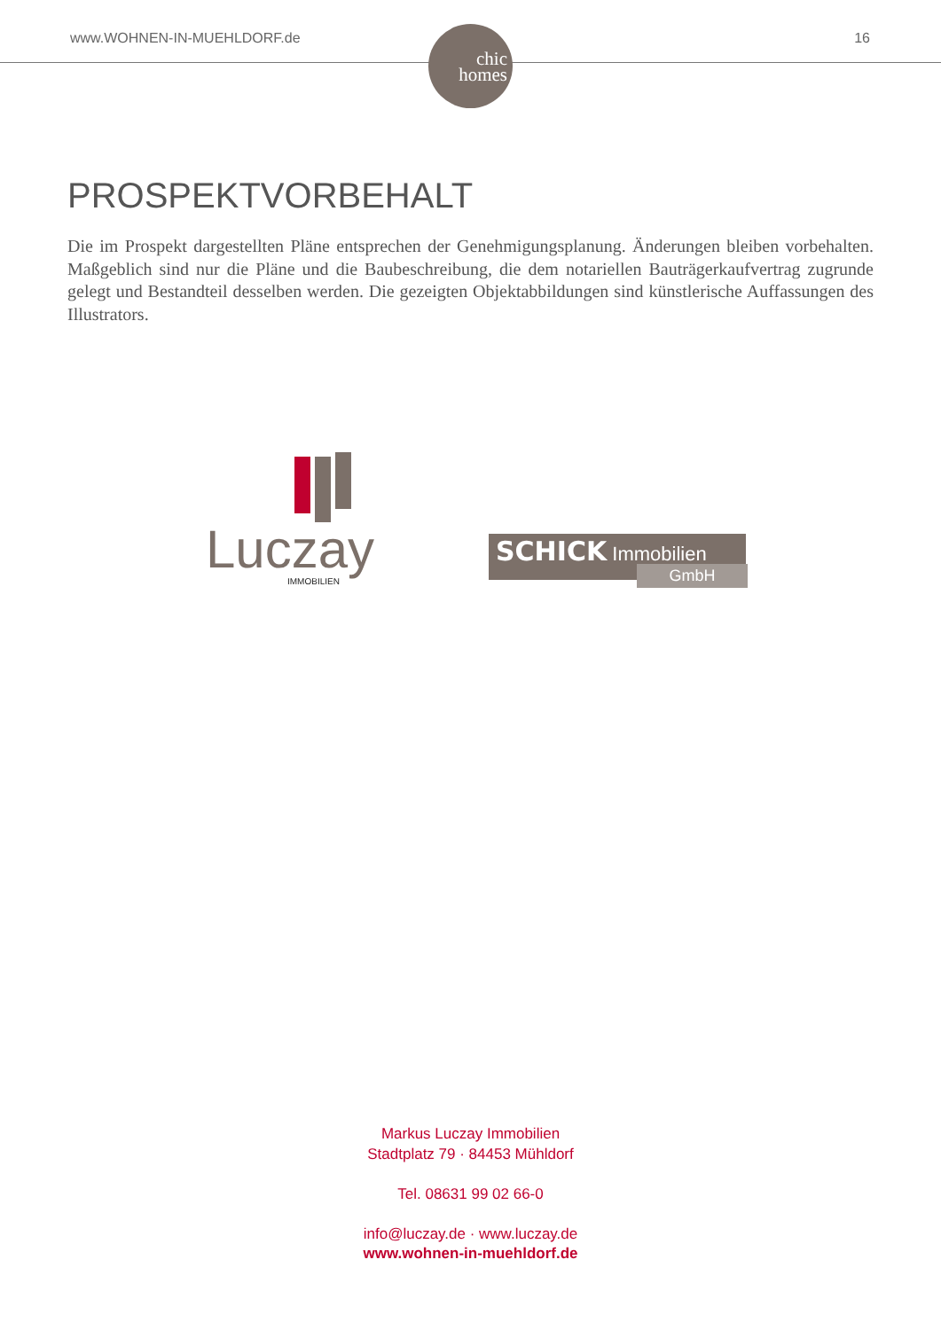www.WOHNEN-IN-MUEHLDORF.de 16
chic
homes
PROSPEKTVORBEHALT
Die im Prospekt dargestellten Pläne entsprechen der Genehmigungsplanung. Änderungen bleiben vorbehalten. Maßgeblich sind nur die Pläne und die Baubeschreibung, die dem notariellen Bauträgerkaufvertrag zugrunde gelegt und Bestandteil desselben werden. Die gezeigten Objektabbildungen sind künstlerische Auffassungen des Illustrators.
Luczay
IMMOBILIEN
SCHICK Immobilien
GmbH
Markus Luczay Immobilien
Stadtplatz 79 · 84453 Mühldorf
Tel. 08631 99 02 66-0
info@luczay.de · www.luczay.de
www.wohnen-in-muehldorf.de